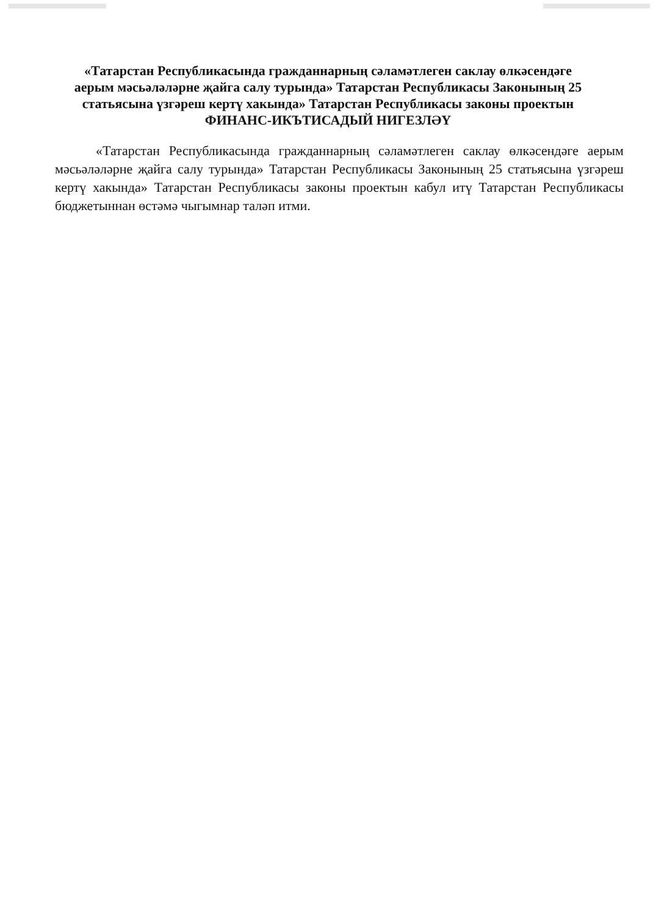«Татарстан Республикасында гражданнарның сәламәтлеген саклау өлкәсендәге аерым мәсьәләләрне җайга салу турында» Татарстан Республикасы Законының 25 статьясына үзгәреш кертү хакында» Татарстан Республикасы законы проектын
ФИНАНС-ИКЪТИСАДЫЙ НИГЕЗЛӘҮ
«Татарстан Республикасында гражданнарның сәламәтлеген саклау өлкәсендәге аерым мәсьәләләрне җайга салу турында» Татарстан Республикасы Законының 25 статьясына үзгәреш кертү хакында» Татарстан Республикасы законы проектын кабул итү Татарстан Республикасы бюджетыннан өстәмә чыгымнар таләп итми.